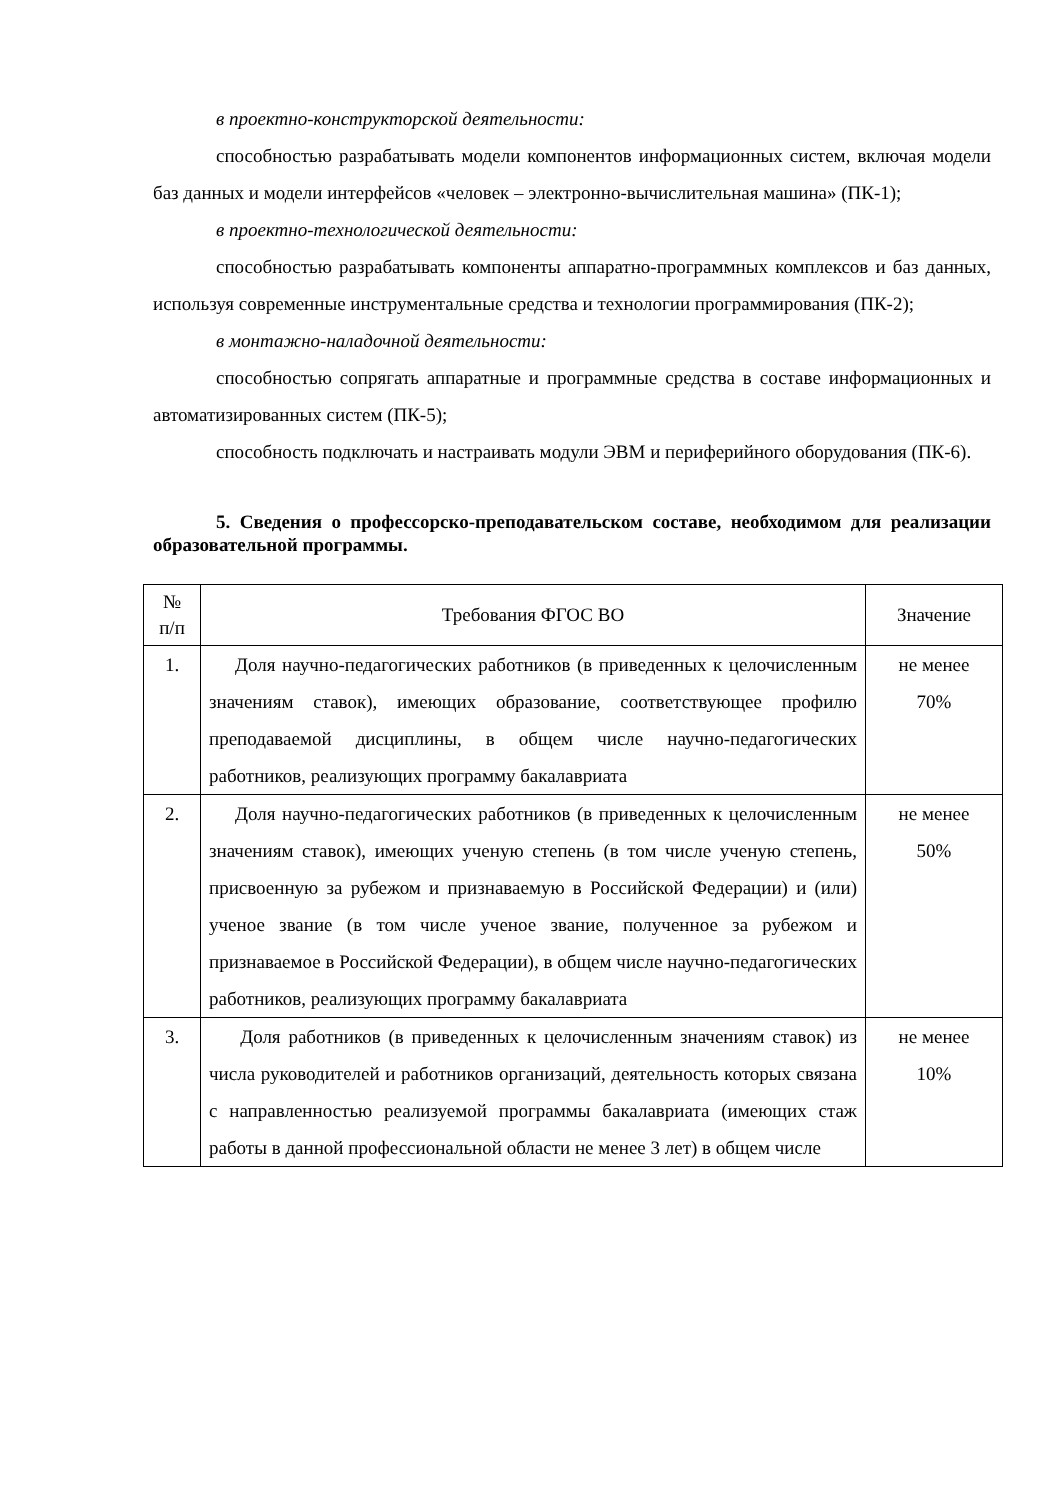в проектно-конструкторской деятельности:
способностью разрабатывать модели компонентов информационных систем, включая модели баз данных и модели интерфейсов «человек – электронно-вычислительная машина» (ПК-1);
в проектно-технологической деятельности:
способностью разрабатывать компоненты аппаратно-программных комплексов и баз данных, используя современные инструментальные средства и технологии программирования (ПК-2);
в монтажно-наладочной деятельности:
способностью сопрягать аппаратные и программные средства в составе информационных и автоматизированных систем (ПК-5);
способность подключать и настраивать модули ЭВМ и периферийного оборудования (ПК-6).
5. Сведения о профессорско-преподавательском составе, необходимом для реализации образовательной программы.
| № п/п | Требования ФГОС ВО | Значение |
| --- | --- | --- |
| 1. | Доля научно-педагогических работников (в приведенных к целочисленным значениям ставок), имеющих образование, соответствующее профилю преподаваемой дисциплины, в общем числе научно-педагогических работников, реализующих программу бакалавриата | не менее 70% |
| 2. | Доля научно-педагогических работников (в приведенных к целочисленным значениям ставок), имеющих ученую степень (в том числе ученую степень, присвоенную за рубежом и признаваемую в Российской Федерации) и (или) ученое звание (в том числе ученое звание, полученное за рубежом и признаваемое в Российской Федерации), в общем числе научно-педагогических работников, реализующих программу бакалавриата | не менее 50% |
| 3. | Доля работников (в приведенных к целочисленным значениям ставок) из числа руководителей и работников организаций, деятельность которых связана с направленностью реализуемой программы бакалавриата (имеющих стаж работы в данной профессиональной области не менее 3 лет) в общем числе | не менее 10% |